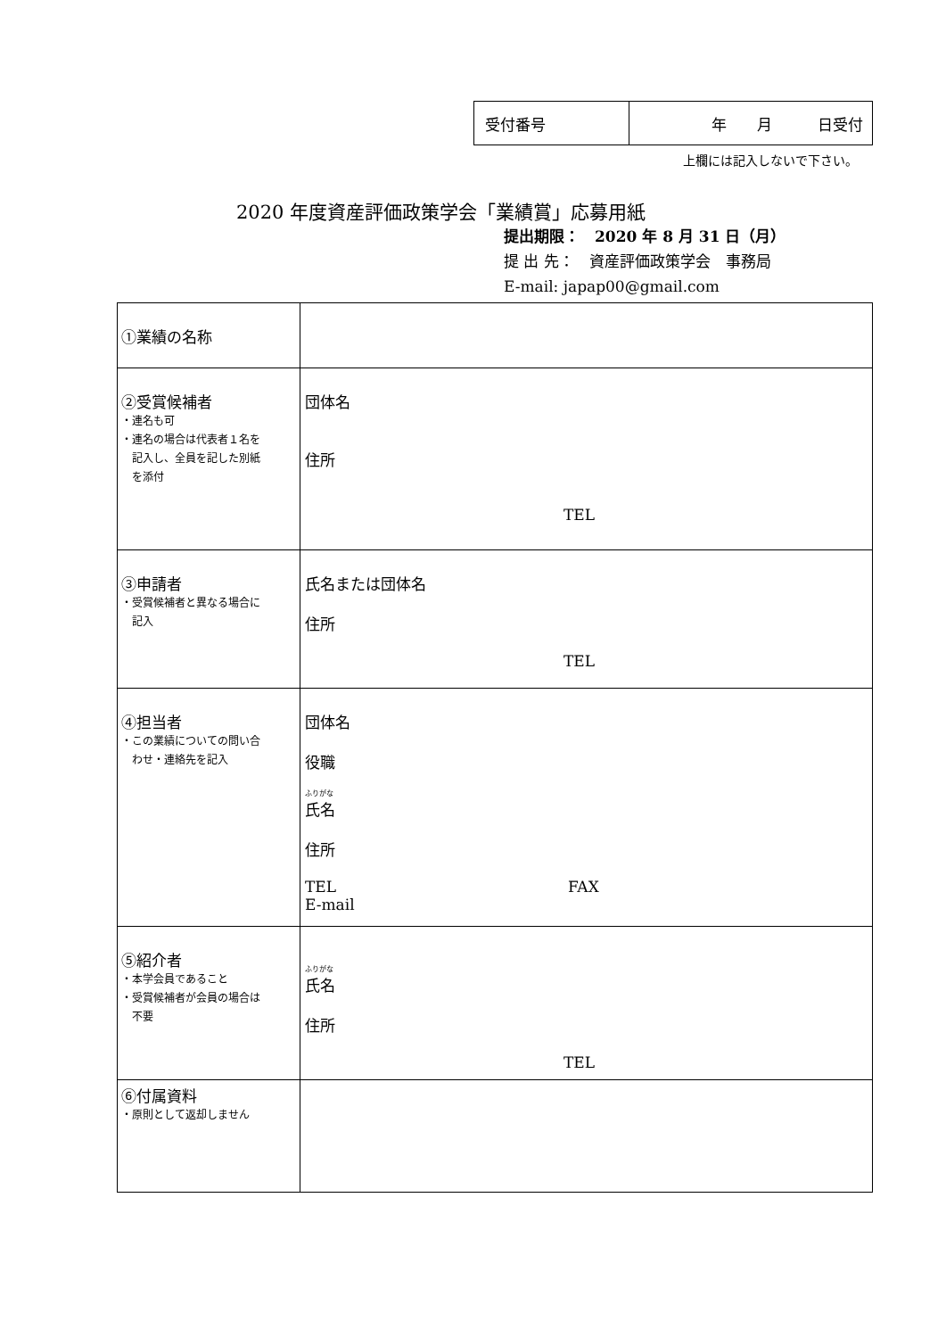| 受付番号 | 年 月 日受付 |
上欄には記入しないで下さい。
2020 年度資産評価政策学会「業績賞」応募用紙
提出期限：　2020 年 8 月 31 日（月）
提 出 先：　資産評価政策学会　事務局
E-mail: japap00@gmail.com
| ①業績の名称 | |
| ②受賞候補者 ・連名も可 ・連名の場合は代表者１名を 記入し、全員を記した別紙 を添付 | 団体名 住所 TEL |
| ③申請者 ・受賞候補者と異なる場合に 記入 | 氏名または団体名 住所 TEL |
| ④担当者 ・この業績についての問い合 わせ・連絡先を記入 | 団体名 役職 ふりがな 氏名 住所 TEL FAX E-mail |
| ⑤紹介者 ・本学会員であること ・受賞候補者が会員の場合は 不要 | ふりがな 氏名 住所 TEL |
| ⑥付属資料 ・原則として返却しません | |